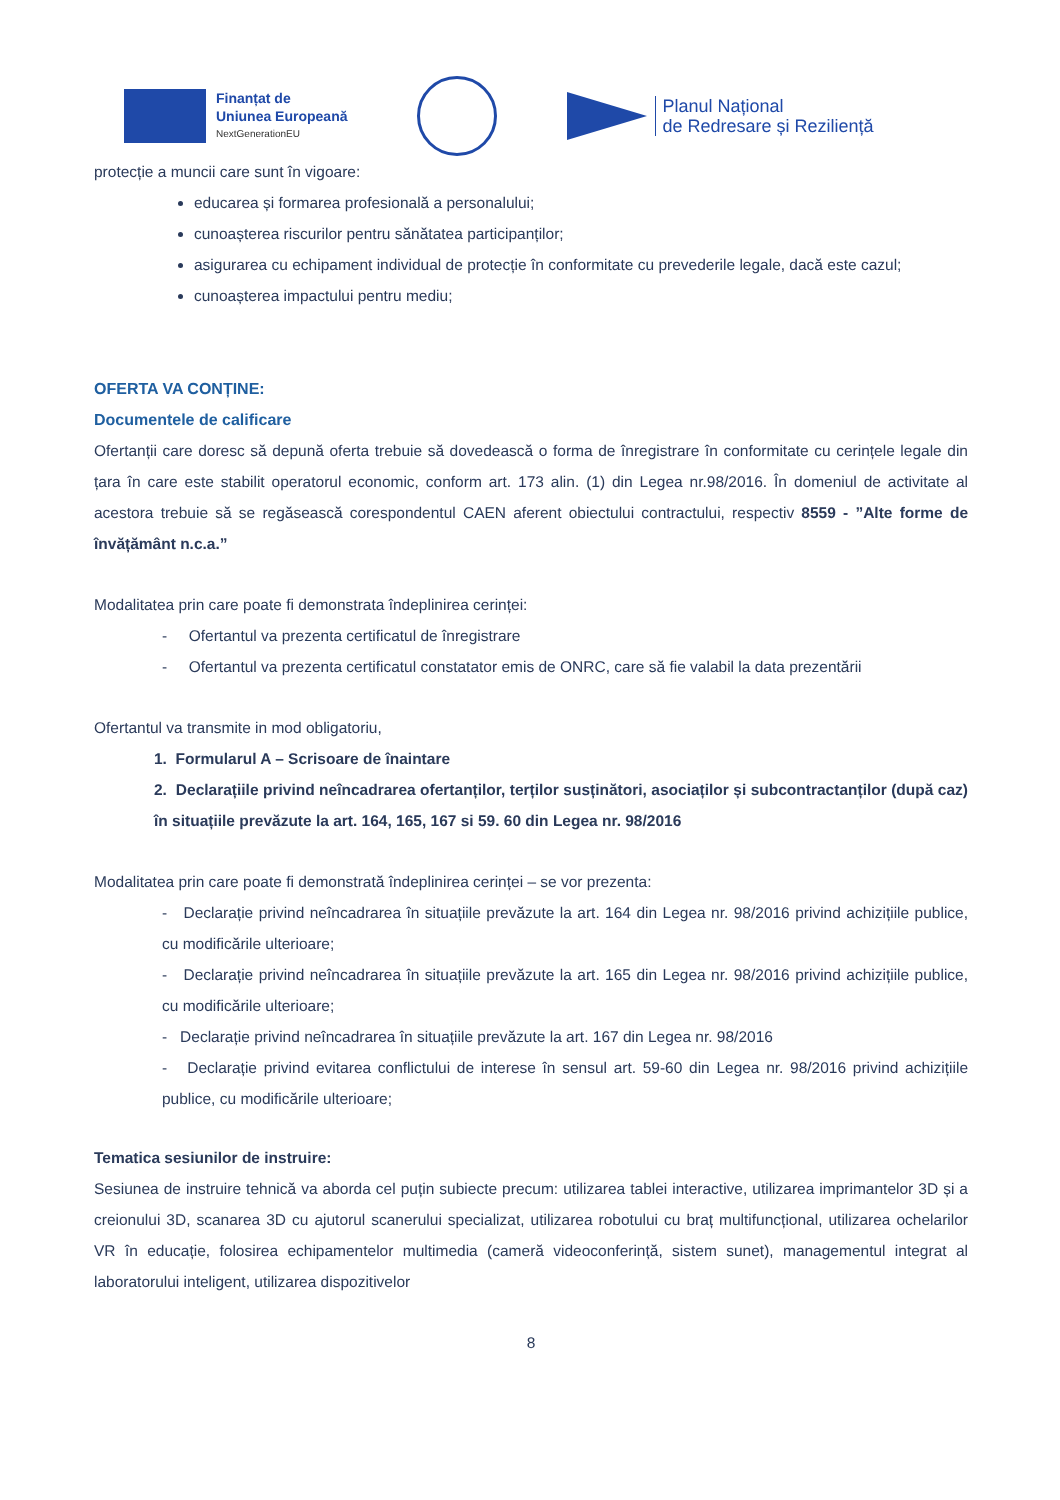Finanțat de
Uniunea Europeană
NextGenerationEU
Planul Național
de Redresare și Reziliență
protecție a muncii care sunt în vigoare:
educarea și formarea profesională a personalului;
cunoașterea riscurilor pentru sănătatea participanților;
asigurarea cu echipament individual de protecție în conformitate cu prevederile legale, dacă este cazul;
cunoașterea impactului pentru mediu;
OFERTA VA CONȚINE:
Documentele de calificare
Ofertanții care doresc să depună oferta trebuie să dovedească o forma de înregistrare în conformitate cu cerințele legale din țara în care este stabilit operatorul economic, conform art. 173 alin. (1) din Legea nr.98/2016. În domeniul de activitate al acestora trebuie să se regăsească corespondentul CAEN aferent obiectului contractului, respectiv 8559 - ”Alte forme de învățământ n.c.a.”
Modalitatea prin care poate fi demonstrata îndeplinirea cerinței:
- Ofertantul va prezenta certificatul de înregistrare
- Ofertantul va prezenta certificatul constatator emis de ONRC, care să fie valabil la data prezentării
Ofertantul va transmite in mod obligatoriu,
1. Formularul A – Scrisoare de înaintare
2. Declarațiile privind neîncadrarea ofertanților, terților susținători, asociaților și subcontractanților (după caz) în situațiile prevăzute la art. 164, 165, 167 si 59. 60 din Legea nr. 98/2016
Modalitatea prin care poate fi demonstrată îndeplinirea cerinței – se vor prezenta:
- Declarație privind neîncadrarea în situațiile prevăzute la art. 164 din Legea nr. 98/2016 privind achizițiile publice, cu modificările ulterioare;
- Declarație privind neîncadrarea în situațiile prevăzute la art. 165 din Legea nr. 98/2016 privind achizițiile publice, cu modificările ulterioare;
- Declarație privind neîncadrarea în situațiile prevăzute la art. 167 din Legea nr. 98/2016
- Declarație privind evitarea conflictului de interese în sensul art. 59-60 din Legea nr. 98/2016 privind achizițiile publice, cu modificările ulterioare;
Tematica sesiunilor de instruire:
Sesiunea de instruire tehnică va aborda cel puțin subiecte precum: utilizarea tablei interactive, utilizarea imprimantelor 3D și a creionului 3D, scanarea 3D cu ajutorul scanerului specializat, utilizarea robotului cu braț multifuncțional, utilizarea ochelarilor VR în educație, folosirea echipamentelor multimedia (cameră videoconferință, sistem sunet), managementul integrat al laboratorului inteligent, utilizarea dispozitivelor
8